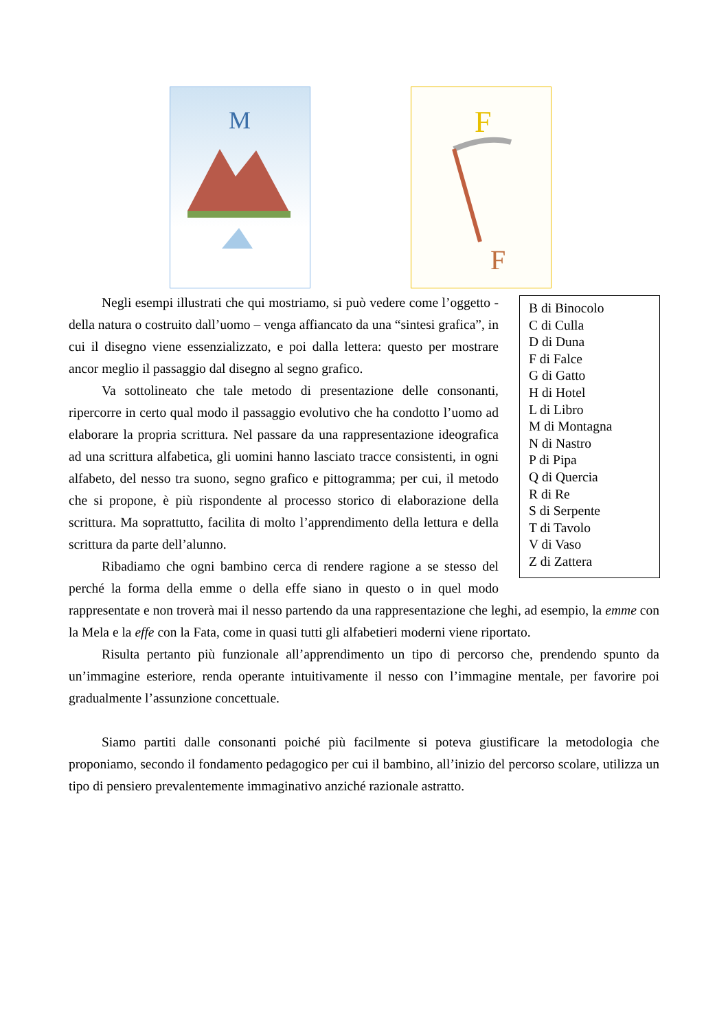M
F
F
B di Binocolo
C di Culla
D di Duna
F di Falce
G di Gatto
H di Hotel
L di Libro
M di Montagna
N di Nastro
P di Pipa
Q di Quercia
R di Re
S di Serpente
T di Tavolo
V di Vaso
Z di Zattera
Negli esempi illustrati che qui mostriamo, si può vedere come l’oggetto - della natura o costruito dall’uomo – venga affiancato da una “sintesi grafica”, in cui il disegno viene essenzializzato, e poi dalla lettera: questo per mostrare ancor meglio il passaggio dal disegno al segno grafico.
Va sottolineato che tale metodo di presentazione delle consonanti, ripercorre in certo qual modo il passaggio evolutivo che ha condotto l’uomo ad elaborare la propria scrittura. Nel passare da una rappresentazione ideografica ad una scrittura alfabetica, gli uomini hanno lasciato tracce consistenti, in ogni alfabeto, del nesso tra suono, segno grafico e pittogramma; per cui, il metodo che si propone, è più rispondente al processo storico di elaborazione della scrittura. Ma soprattutto, facilita di molto l’apprendimento della lettura e della scrittura da parte dell’alunno.
Ribadiamo che ogni bambino cerca di rendere ragione a se stesso del perché la forma della emme o della effe siano in questo o in quel modo rappresentate e non troverà mai il nesso partendo da una rappresentazione che leghi, ad esempio, la emme con la Mela e la effe con la Fata, come in quasi tutti gli alfabetieri moderni viene riportato.
Risulta pertanto più funzionale all’apprendimento un tipo di percorso che, prendendo spunto da un’immagine esteriore, renda operante intuitivamente il nesso con l’immagine mentale, per favorire poi gradualmente l’assunzione concettuale.
Siamo partiti dalle consonanti poiché più facilmente si poteva giustificare la metodologia che proponiamo, secondo il fondamento pedagogico per cui il bambino, all’inizio del percorso scolare, utilizza un tipo di pensiero prevalentemente immaginativo anziché razionale astratto.